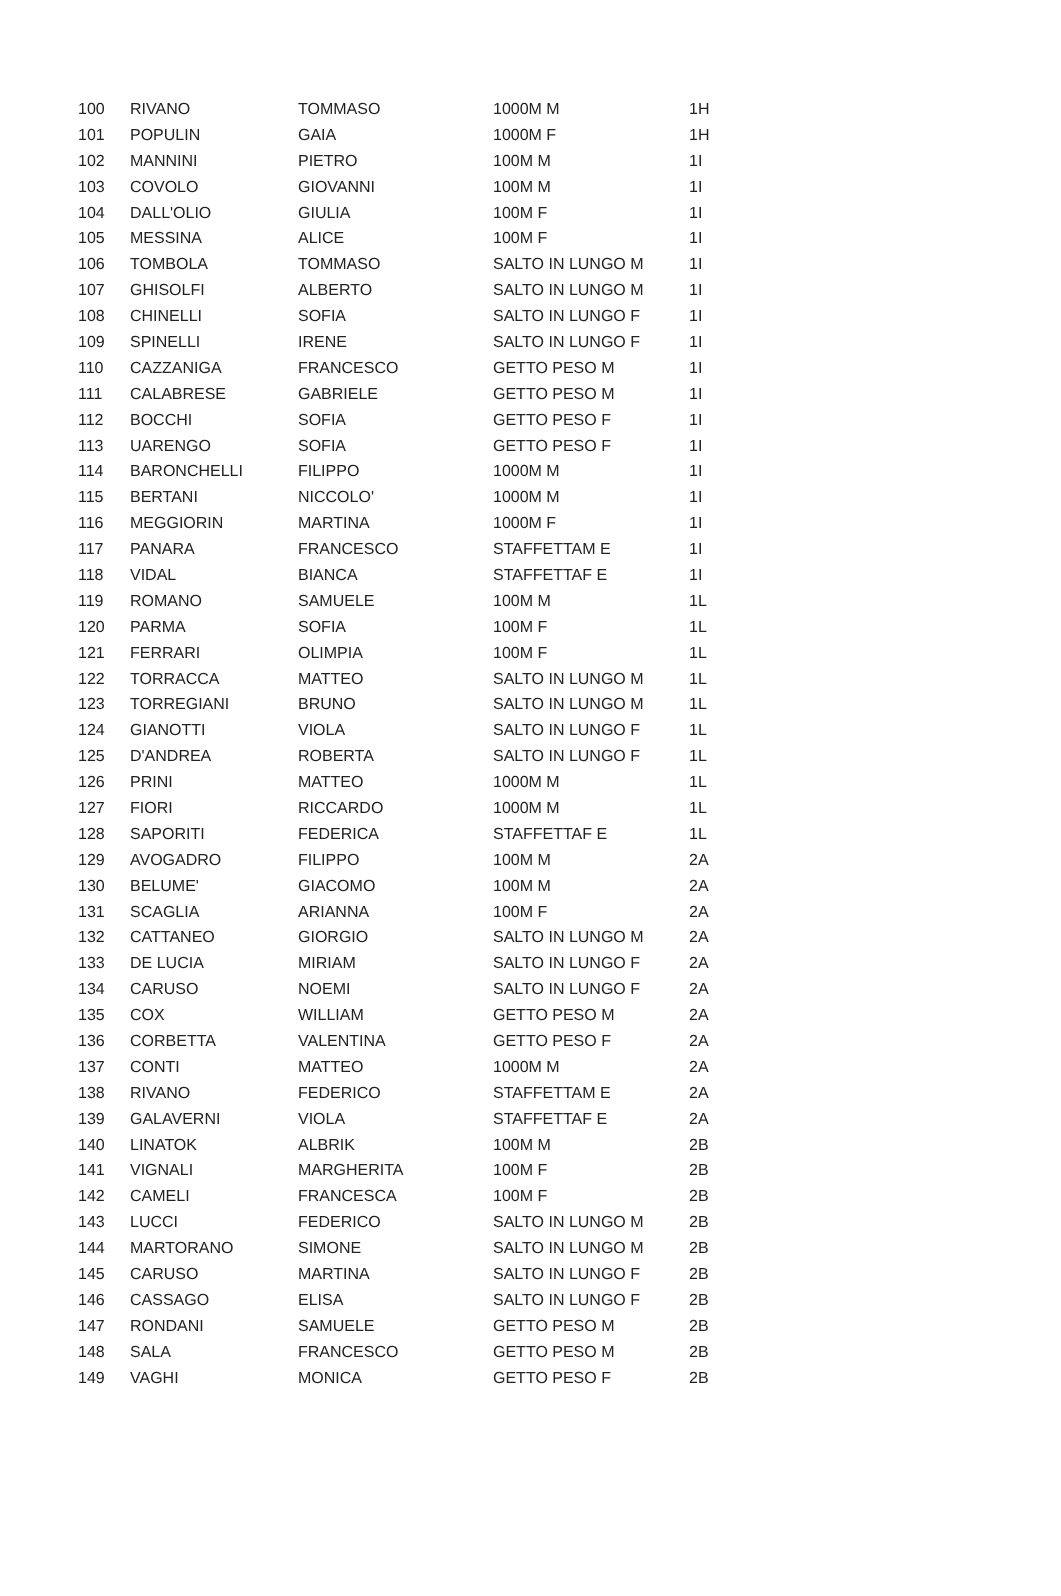| 100 | RIVANO | TOMMASO | 1000M M | 1H |
| 101 | POPULIN | GAIA | 1000M F | 1H |
| 102 | MANNINI | PIETRO | 100M M | 1I |
| 103 | COVOLO | GIOVANNI | 100M M | 1I |
| 104 | DALL'OLIO | GIULIA | 100M F | 1I |
| 105 | MESSINA | ALICE | 100M F | 1I |
| 106 | TOMBOLA | TOMMASO | SALTO IN LUNGO M | 1I |
| 107 | GHISOLFI | ALBERTO | SALTO IN LUNGO M | 1I |
| 108 | CHINELLI | SOFIA | SALTO IN LUNGO F | 1I |
| 109 | SPINELLI | IRENE | SALTO IN LUNGO F | 1I |
| 110 | CAZZANIGA | FRANCESCO | GETTO PESO M | 1I |
| 111 | CALABRESE | GABRIELE | GETTO PESO M | 1I |
| 112 | BOCCHI | SOFIA | GETTO PESO F | 1I |
| 113 | UARENGO | SOFIA | GETTO PESO F | 1I |
| 114 | BARONCHELLI | FILIPPO | 1000M M | 1I |
| 115 | BERTANI | NICCOLO' | 1000M M | 1I |
| 116 | MEGGIORIN | MARTINA | 1000M F | 1I |
| 117 | PANARA | FRANCESCO | STAFFETTAM E | 1I |
| 118 | VIDAL | BIANCA | STAFFETTAF E | 1I |
| 119 | ROMANO | SAMUELE | 100M M | 1L |
| 120 | PARMA | SOFIA | 100M F | 1L |
| 121 | FERRARI | OLIMPIA | 100M F | 1L |
| 122 | TORRACCA | MATTEO | SALTO IN LUNGO M | 1L |
| 123 | TORREGIANI | BRUNO | SALTO IN LUNGO M | 1L |
| 124 | GIANOTTI | VIOLA | SALTO IN LUNGO F | 1L |
| 125 | D'ANDREA | ROBERTA | SALTO IN LUNGO F | 1L |
| 126 | PRINI | MATTEO | 1000M M | 1L |
| 127 | FIORI | RICCARDO | 1000M M | 1L |
| 128 | SAPORITI | FEDERICA | STAFFETTAF E | 1L |
| 129 | AVOGADRO | FILIPPO | 100M M | 2A |
| 130 | BELUME' | GIACOMO | 100M M | 2A |
| 131 | SCAGLIA | ARIANNA | 100M F | 2A |
| 132 | CATTANEO | GIORGIO | SALTO IN LUNGO M | 2A |
| 133 | DE LUCIA | MIRIAM | SALTO IN LUNGO F | 2A |
| 134 | CARUSO | NOEMI | SALTO IN LUNGO F | 2A |
| 135 | COX | WILLIAM | GETTO PESO M | 2A |
| 136 | CORBETTA | VALENTINA | GETTO PESO F | 2A |
| 137 | CONTI | MATTEO | 1000M M | 2A |
| 138 | RIVANO | FEDERICO | STAFFETTAM E | 2A |
| 139 | GALAVERNI | VIOLA | STAFFETTAF E | 2A |
| 140 | LINATOK | ALBRIK | 100M M | 2B |
| 141 | VIGNALI | MARGHERITA | 100M F | 2B |
| 142 | CAMELI | FRANCESCA | 100M F | 2B |
| 143 | LUCCI | FEDERICO | SALTO IN LUNGO M | 2B |
| 144 | MARTORANO | SIMONE | SALTO IN LUNGO M | 2B |
| 145 | CARUSO | MARTINA | SALTO IN LUNGO F | 2B |
| 146 | CASSAGO | ELISA | SALTO IN LUNGO F | 2B |
| 147 | RONDANI | SAMUELE | GETTO PESO M | 2B |
| 148 | SALA | FRANCESCO | GETTO PESO M | 2B |
| 149 | VAGHI | MONICA | GETTO PESO F | 2B |